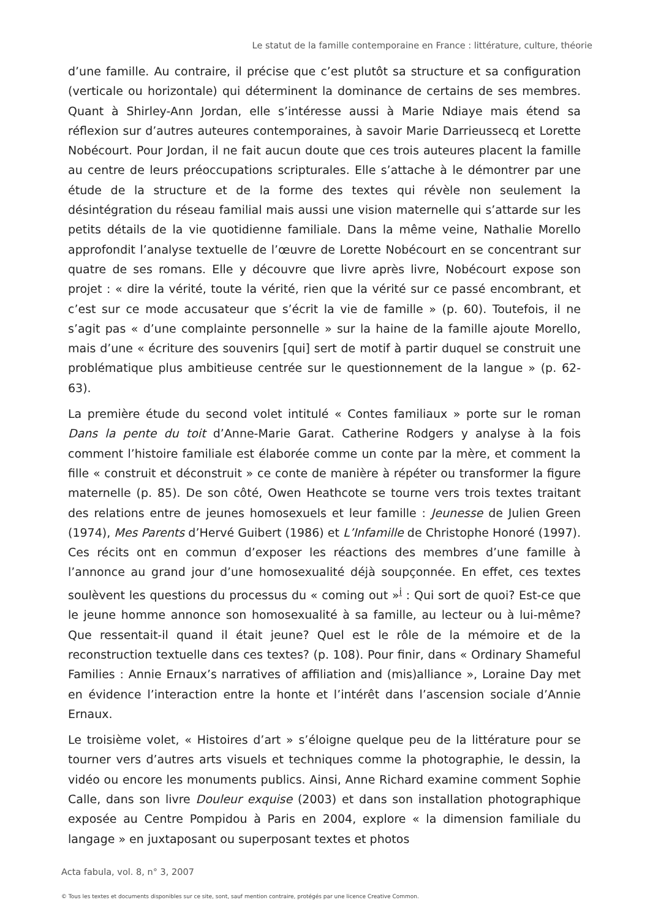Le statut de la famille contemporaine en France : littérature, culture, théorie
d’une famille. Au contraire, il précise que c’est plutôt sa structure et sa configuration (verticale ou horizontale) qui déterminent la dominance de certains de ses membres. Quant à Shirley-Ann Jordan, elle s’intéresse aussi à Marie Ndiaye mais étend sa réflexion sur d’autres auteures contemporaines, à savoir Marie Darrieussecq et Lorette Nobécourt. Pour Jordan, il ne fait aucun doute que ces trois auteures placent la famille au centre de leurs préoccupations scripturales. Elle s’attache à le démontrer par une étude de la structure et de la forme des textes qui révèle non seulement la désintégration du réseau familial mais aussi une vision maternelle qui s’attarde sur les petits détails de la vie quotidienne familiale. Dans la même veine, Nathalie Morello approfondit l’analyse textuelle de l’œuvre de Lorette Nobécourt en se concentrant sur quatre de ses romans. Elle y découvre que livre après livre, Nobécourt expose son projet : « dire la vérité, toute la vérité, rien que la vérité sur ce passé encombrant, et c’est sur ce mode accusateur que s’écrit la vie de famille » (p. 60). Toutefois, il ne s’agit pas « d’une complainte personnelle » sur la haine de la famille ajoute Morello, mais d’une « écriture des souvenirs [qui] sert de motif à partir duquel se construit une problématique plus ambitieuse centrée sur le questionnement de la langue » (p. 62-63).
La première étude du second volet intitulé « Contes familiaux » porte sur le roman Dans la pente du toit d’Anne-Marie Garat. Catherine Rodgers y analyse à la fois comment l’histoire familiale est élaborée comme un conte par la mère, et comment la fille « construit et déconstruit » ce conte de manière à répéter ou transformer la figure maternelle (p. 85). De son côté, Owen Heathcote se tourne vers trois textes traitant des relations entre de jeunes homosexuels et leur famille : Jeunesse de Julien Green (1974), Mes Parents d’Hervé Guibert (1986) et L’Infamille de Christophe Honoré (1997). Ces récits ont en commun d’exposer les réactions des membres d’une famille à l’annonce au grand jour d’une homosexualité déjà soupçonnée. En effet, ces textes soulèvent les questions du processus du « coming out »<sup>i</sup> : Qui sort de quoi? Est-ce que le jeune homme annonce son homosexualité à sa famille, au lecteur ou à lui-même? Que ressentait-il quand il était jeune? Quel est le rôle de la mémoire et de la reconstruction textuelle dans ces textes? (p. 108). Pour finir, dans « Ordinary Shameful Families : Annie Ernaux’s narratives of affiliation and (mis)alliance », Loraine Day met en évidence l’interaction entre la honte et l’intérêt dans l’ascension sociale d’Annie Ernaux.
Le troisième volet, « Histoires d’art » s’éloigne quelque peu de la littérature pour se tourner vers d’autres arts visuels et techniques comme la photographie, le dessin, la vidéo ou encore les monuments publics. Ainsi, Anne Richard examine comment Sophie Calle, dans son livre Douleur exquise (2003) et dans son installation photographique exposée au Centre Pompidou à Paris en 2004, explore « la dimension familiale du langage » en juxtaposant ou superposant textes et photos
Acta fabula, vol. 8, n° 3, 2007
© Tous les textes et documents disponibles sur ce site, sont, sauf mention contraire, protégés par une licence Creative Common.